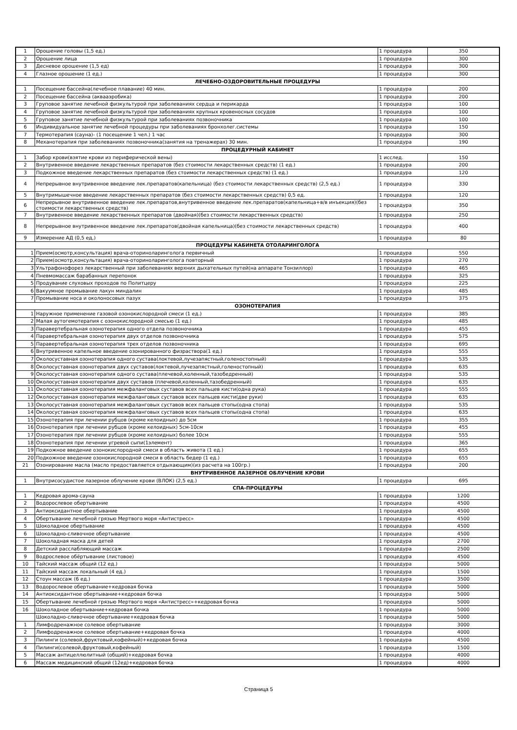| 1 | Орошение головы (1,5 ед.) | 1 процедура | 350 |
| 2 | Орошение лица | 1 процедура | 300 |
| 3 | Десневое орошение (1,5 ед) | 1 процедура | 300 |
| 4 | Глазное орошение (1 ед.) | 1 процедура | 300 |
| ЛЕЧЕБНО-ОЗДОРОВИТЕЛЬНЫЕ ПРОЦЕДУРЫ | | | |
| 1 | Посещение бассейна(лечебное плавание) 40 мин. | 1 процедура | 200 |
| 2 | Посещение бассейна (аквааэробика) | 1 процедура | 200 |
| 3 | Груповое занятие лечебной физкультурой при заболеваниях сердца и перикарда | 1 процедура | 100 |
| 4 | Груповое занятие лечебной физкультурой при заболеваниях крупных кровеносных сосудов | 1 процедура | 100 |
| 5 | Груповое занятие лечебной физкультурой при заболеваниях позвоночника | 1 процедура | 100 |
| 6 | Индивидуальное занятие лечебной процедуры при заболеваниях бронхолег.системы | 1 процедура | 150 |
| 7 | Термотерапия (сауна)- (1 посещение 1 чел.) 1 час | 1 процедура | 300 |
| 8 | Механотерапия при заболеваниях позвоночника(занятия на тренажерах) 30 мин. | 1 процедура | 190 |
| ПРОЦЕДУРНЫЙ КАБИНЕТ | | | |
| 1 | Забор крови(взятие крови из периферической вены) | 1 исслед. | 150 |
| 2 | Внутривенное введение лекарственных препаратов (без стоимости лекарственных средств) (1 ед.) | 1 процедура | 200 |
| 3 | Подкожное введение лекарственных препаратов (без стоимости лекарственных средств) (1 ед.) | 1 процедура | 120 |
| 4 | Непрерывное внутривенное введение лек.препаратов(капельница) (без стоимости лекарственных средств) (2,5 ед.) | 1 процедура | 330 |
| 5 | Внутримышечное введение лекарственных препаратов (без стоимости лекарственных средств) 0,5 ед. | 1 процедура | 120 |
| 6 | Непрерывное внутривенное введение лек.препаратов,внутривенное введение лек.препаратов(капельница+в/в инъекция)(без стоимости лекарственных средств) | 1 процедура | 350 |
| 7 | Внутривенное введение лекарственных препаратов (двойная)(без стоимости лекарственных средств) | 1 процедура | 250 |
| 8 | Непрерывное внутривенное введение лек.препаратов(двойная капельница)(без стоимости лекарственных средств) | 1 процедура | 400 |
| 9 | Измерение АД (0,5 ед,) | 1 процедура | 80 |
| ПРОЦЕДУРЫ КАБИНЕТА ОТОЛАРИНГОЛОГА | | | |
| 1 | Прием(осмотр,консультация) врача-оториноларинголога первичный | 1 процедура | 550 |
| 2 | Прием(осмотр,консультация) врача-оториноларинголога повторный | 1 процедура | 270 |
| 3 | Ультрафонофорез лекарственный при заболеваниях верхних дыхательных путей(на аппарате Тонзиллор) | 1 процедура | 465 |
| 4 | Пневмомассаж барабанных перепонок | 1 процедура | 325 |
| 5 | Продувание слуховых проходов по Политцеру | 1 процедура | 225 |
| 6 | Вакуумное промывание лакун миндалин | 1 процедура | 485 |
| 7 | Промывание носа и околоносовых пазух | 1 процедура | 375 |
| ОЗОНОТЕРАПИЯ | | | |
| 1 | Наружное применение газовой озонокислородной смеси (1 ед.) | 1 процедура | 385 |
| 2 | Малая аутогемотерапия с озонокислородной смесью (1 ед.) | 1 процедура | 485 |
| 3 | Паравертебральная озонотерапия одного отдела позвоночника | 1 процедура | 455 |
| 4 | Паравертебральная озонотерапия двух отделов позвоночника | 1 процедура | 575 |
| 5 | Паравертебральная озонотерапия трех отделов позвоночника | 1 процедура | 695 |
| 6 | Внутривенное капельное введение озонированного физраствора(1 ед.) | 1 процедура | 555 |
| 7 | Околосуставная озонотерапия одного сустава(локтевой,лучезапястный,голеностопный) | 1 процедура | 535 |
| 8 | Околосуставная озонотерапия двух суставов(локтевой,лучезапястный,голеностопный) | 1 процедура | 635 |
| 9 | Околосуставная озонотерапия одного сустава(плечевой,коленный,тазобедренный) | 1 процедура | 535 |
| 10 | Околосуставная озонотерапия двух суставов (плечевой,коленный,тазобедренный) | 1 процедура | 635 |
| 11 | Околосуставная озонотерапия межфаланговых суставов всех пальцев кисти(одна рука) | 1 процедура | 555 |
| 12 | Околосуставная озонотерапия межфаланговых суставов всех пальцев кисти(две руки) | 1 процедура | 635 |
| 13 | Околосуставная озонотерапия межфаланговых суставов всех пальцев стопы(одна стопа) | 1 процедура | 535 |
| 14 | Околосуставная озонотерапия межфаланговых суставов всех пальцев стопы(одна стопа) | 1 процедура | 635 |
| 15 | Озонотерапия при лечении рубцов (кроме келоидных) до 5см | 1 процедура | 355 |
| 16 | Озонотерапия при лечении рубцов (кроме келоидных) 5см-10см | 1 процедура | 455 |
| 17 | Озонотерапия при лечении рубцов (кроме келоидных) более 10см | 1 процедура | 555 |
| 18 | Озонотерапия при лечении угревой сыпи(1элемент) | 1 процедура | 365 |
| 19 | Подкожное введение озонокислородной смеси в область живота (1 ед.) | 1 процедура | 655 |
| 20 | Подкожное введение озонокислородной смеси в область бедер (1 ед.) | 1 процедура | 655 |
| 21 | Озонирование масла (масло предоставляется отдыхающим)(из расчета на 100гр.) | 1 процедура | 200 |
| ВНУТРИВЕННОЕ ЛАЗЕРНОЕ ОБЛУЧЕНИЕ КРОВИ | | | |
| 1 | Внутрисосудистое лазерное облучение крови (ВЛОК) (2,5 ед.) | 1 процедура | 695 |
| СПА-ПРОЦЕДУРЫ | | | |
| 1 | Кедровая арома-сауна | 1 процедура | 1200 |
| 2 | Водорослевое обертывание | 1 процедура | 4500 |
| 3 | Антиоксидантное обертывание | 1 процедура | 4500 |
| 4 | Обертывание лечебной грязью Мертвого моря «Антистресс» | 1 процедура | 4500 |
| 5 | Шоколадное обертывание | 1 процедура | 4500 |
| 6 | Шоколадно-сливочное обертывание | 1 процедура | 4500 |
| 7 | Шоколадная маска для детей | 1 процедура | 2700 |
| 8 | Детский расслабляющий массаж | 1 процедура | 2500 |
| 9 | Водрослевое обёртывание (листовое) | 1 процедура | 4500 |
| 10 | Тайский массаж общий (12 ед.) | 1 процедура | 5000 |
| 11 | Тайский массаж локальный (4 ед.) | 1 процедура | 1500 |
| 12 | Стоун массаж (6 ед.) | 1 процедура | 3500 |
| 13 | Водорослевое обертывание+кедровая бочка | 1 процедура | 5000 |
| 14 | Антиоксидантное обертывание+кедровая бочка | 1 процедура | 5000 |
| 15 | Обертывание лечебной грязью Мертвого моря «Антистресс»+кедровая бочка | 1 процедура | 5000 |
| 16 | Шоколадное обертывание+кедровая бочка | 1 процедура | 5000 |
| | Шоколадно-сливочное обертывание+кедровая бочка | 1 процедура | 5000 |
| 1 | Лимфодренажное солевое обертывание | 1 процедура | 3000 |
| 2 | Лимфодренажное солевое обертывание+кедровая бочка | 1 процедура | 4000 |
| 3 | Пилинги (солевой,фруктовый,кофейный)+кедровая бочка | 1 процедура | 4500 |
| 4 | Пилинги(солевой,фруктовый,кофейный) | 1 процедура | 1500 |
| 5 | Массаж антицеллюлитный (общий)+кедровая бочка | 1 процедура | 4000 |
| 6 | Массаж медицинский общий (12ед)+кедровая бочка | 1 процедура | 4000 |
Страница 5